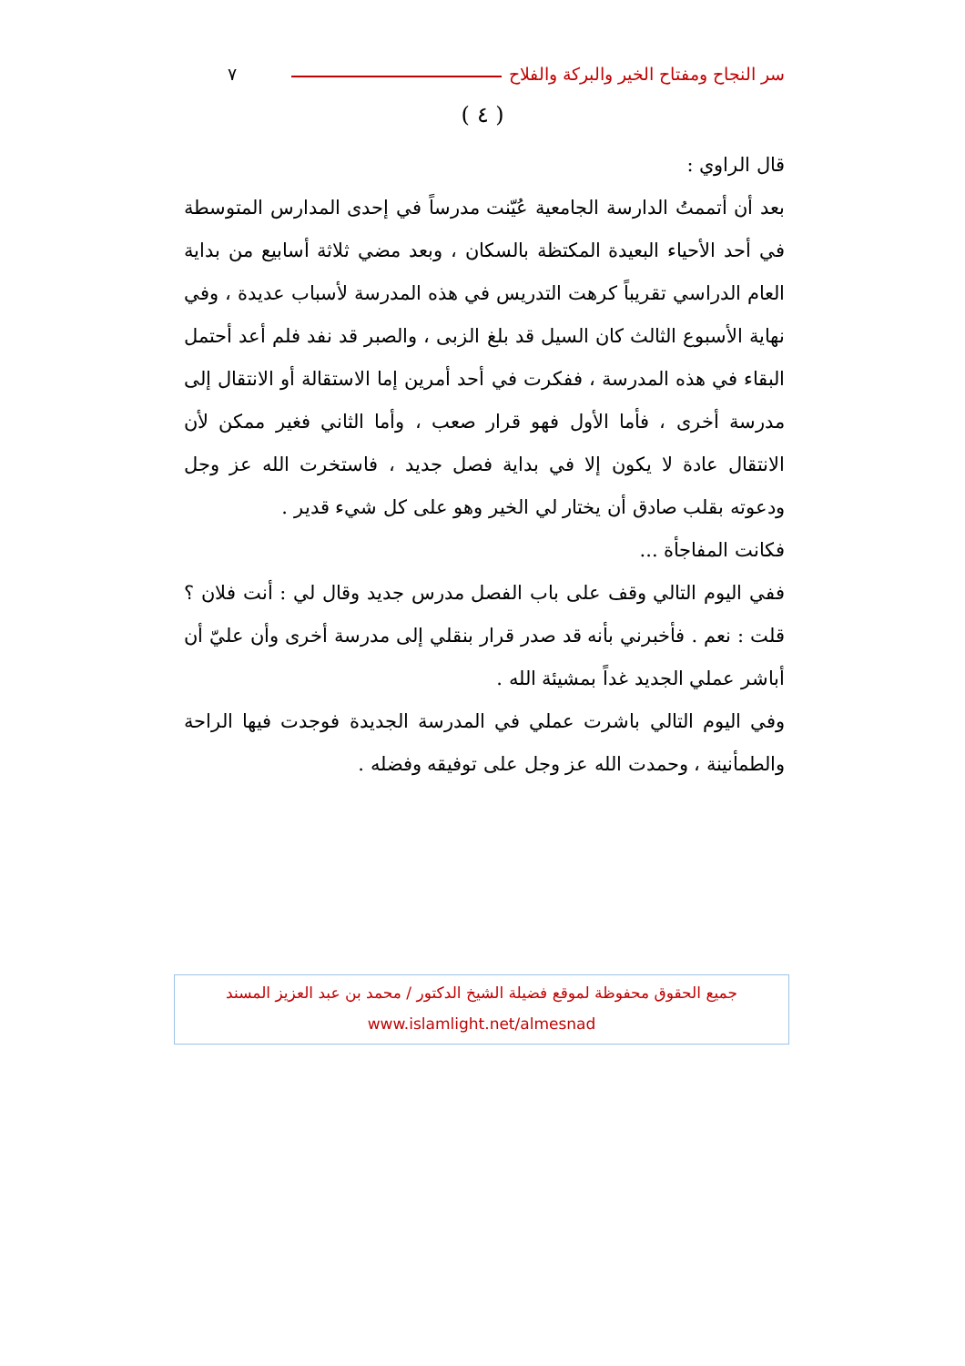سر النجاح ومفتاح الخير والبركة والفلاح ٧
( ٤ )
قال الراوي :
بعد أن أتممتُ الدارسة الجامعية عُيّنت مدرساً في إحدى المدارس المتوسطة في أحد الأحياء البعيدة المكتظة بالسكان ، وبعد مضي ثلاثة أسابيع من بداية العام الدراسي تقريباً كرهت التدريس في هذه المدرسة لأسباب عديدة ، وفي نهاية الأسبوع الثالث كان السيل قد بلغ الزبى ، والصبر قد نفد فلم أعد أحتمل البقاء في هذه المدرسة ، ففكرت في أحد أمرين إما الاستقالة أو الانتقال إلى مدرسة أخرى ، فأما الأول فهو قرار صعب ، وأما الثاني فغير ممكن لأن الانتقال عادة لا يكون إلا في بداية فصل جديد ، فاستخرت الله عز وجل ودعوته بقلب صادق أن يختار لي الخير وهو على كل شيء قدير .
فكانت المفاجأة ...
ففي اليوم التالي وقف على باب الفصل مدرس جديد وقال لي : أنت فلان ؟ قلت : نعم . فأخبرني بأنه قد صدر قرار بنقلي إلى مدرسة أخرى وأن عليّ أن أباشر عملي الجديد غداً بمشيئة الله .
وفي اليوم التالي باشرت عملي في المدرسة الجديدة فوجدت فيها الراحة والطمأنينة ، وحمدت الله عز وجل على توفيقه وفضله .
جميع الحقوق محفوظة لموقع فضيلة الشيخ الدكتور / محمد بن عبد العزيز المسند
www.islamlight.net/almesnad